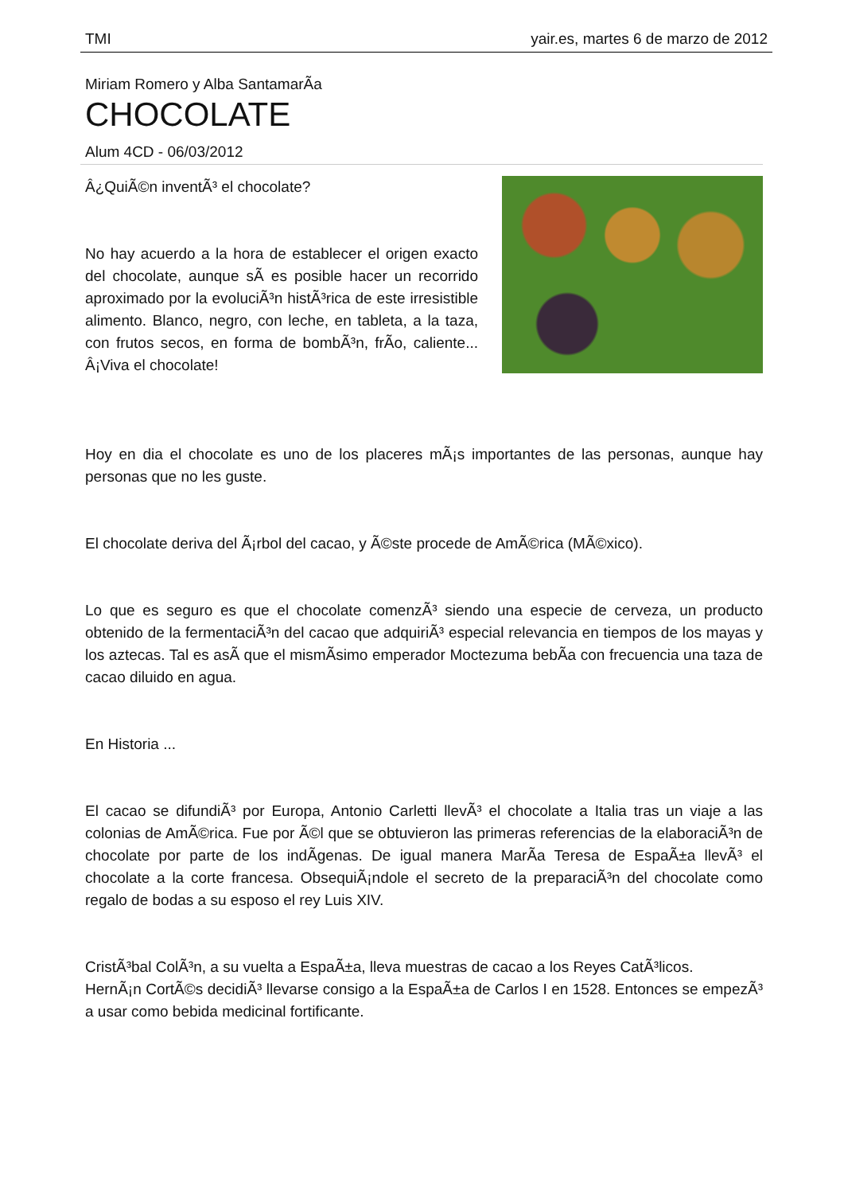TMI yair.es, martes 6 de marzo de 2012
Miriam Romero y Alba SantamarÃ­a
CHOCOLATE
Alum 4CD - 06/03/2012
Â¿QuiÃ©n inventÃ³ el chocolate?
No hay acuerdo a la hora de establecer el origen exacto del chocolate, aunque sÃ­ es posible hacer un recorrido aproximado por la evoluciÃ³n histÃ³rica de este irresistible alimento. Blanco, negro, con leche, en tableta, a la taza, con frutos secos, en forma de bombÃ³n, frÃ­o, caliente... Â¡Viva el chocolate!
Hoy en dia el chocolate es uno de los placeres mÃ¡s importantes de las personas, aunque hay personas que no les guste.
El chocolate deriva del Ã¡rbol del cacao, y Ã©ste procede de AmÃ©rica (MÃ©xico).
Lo que es seguro es que el chocolate comenzÃ³ siendo una especie de cerveza, un producto obtenido de la fermentaciÃ³n del cacao que adquiriÃ³ especial relevancia en tiempos de los mayas y los aztecas. Tal es asÃ­ que el mismÃ­simo emperador Moctezuma bebÃ­a con frecuencia una taza de cacao diluido en agua.
En Historia ...
El cacao se difundiÃ³ por Europa, Antonio Carletti llevÃ³ el chocolate a Italia tras un viaje a las colonias de AmÃ©rica. Fue por Ã©l que se obtuvieron las primeras referencias de la elaboraciÃ³n de chocolate por parte de los indÃ­genas. De igual manera MarÃ­a Teresa de EspaÃ±a llevÃ³ el chocolate a la corte francesa. ObsequiÃ¡ndole el secreto de la preparaciÃ³n del chocolate como regalo de bodas a su esposo el rey Luis XIV.
CristÃ³bal ColÃ³n, a su vuelta a EspaÃ±a, lleva muestras de cacao a los Reyes CatÃ³licos.
HernÃ¡n CortÃ©s decidiÃ³ llevarse consigo a la EspaÃ±a de Carlos I en 1528. Entonces se empezÃ³ a usar como bebida medicinal fortificante.